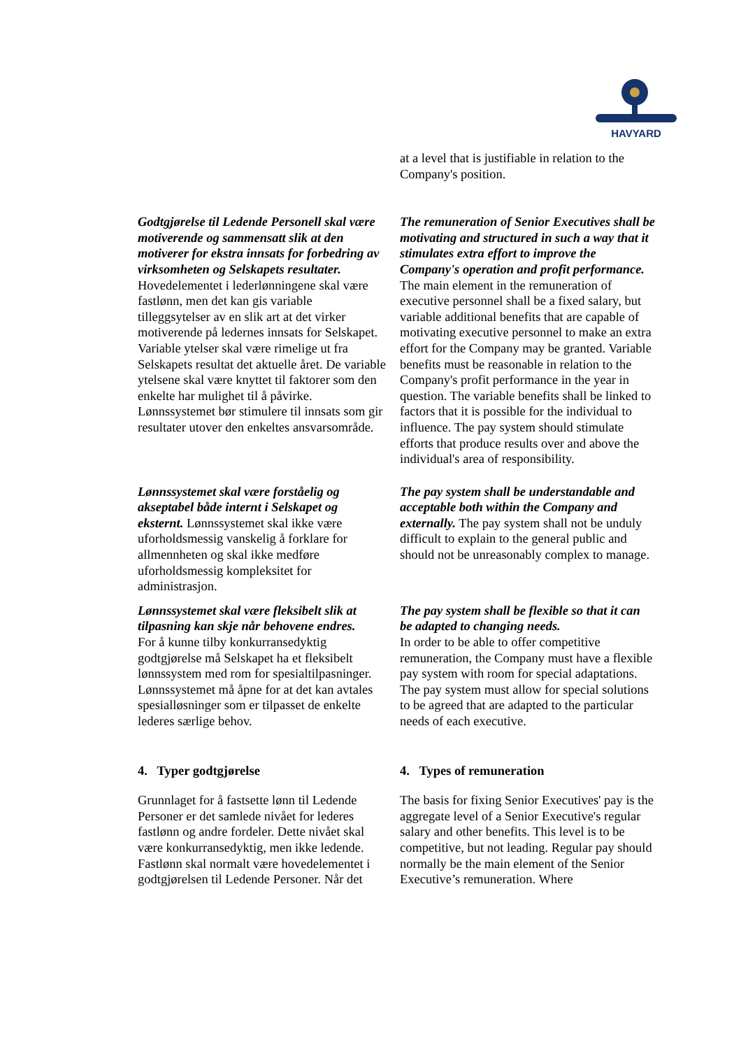HAVYARD
at a level that is justifiable in relation to the Company's position.
Godtgjørelse til Ledende Personell skal være motiverende og sammensatt slik at den motiverer for ekstra innsats for forbedring av virksomheten og Selskapets resultater. Hovedelementet i lederlønningene skal være fastlønn, men det kan gis variable tilleggsytelser av en slik art at det virker motiverende på ledernes innsats for Selskapet. Variable ytelser skal være rimelige ut fra Selskapets resultat det aktuelle året. De variable ytelsene skal være knyttet til faktorer som den enkelte har mulighet til å påvirke. Lønnssystemet bør stimulere til innsats som gir resultater utover den enkeltes ansvarsområde.
The remuneration of Senior Executives shall be motivating and structured in such a way that it stimulates extra effort to improve the Company's operation and profit performance. The main element in the remuneration of executive personnel shall be a fixed salary, but variable additional benefits that are capable of motivating executive personnel to make an extra effort for the Company may be granted. Variable benefits must be reasonable in relation to the Company's profit performance in the year in question. The variable benefits shall be linked to factors that it is possible for the individual to influence. The pay system should stimulate efforts that produce results over and above the individual's area of responsibility.
Lønnssystemet skal være forståelig og akseptabel både internt i Selskapet og eksternt. Lønnssystemet skal ikke være uforholdsmessig vanskelig å forklare for allmennheten og skal ikke medføre uforholdsmessig kompleksitet for administrasjon.
The pay system shall be understandable and acceptable both within the Company and externally. The pay system shall not be unduly difficult to explain to the general public and should not be unreasonably complex to manage.
Lønnssystemet skal være fleksibelt slik at tilpasning kan skje når behovene endres.
For å kunne tilby konkurransedyktig godtgjørelse må Selskapet ha et fleksibelt lønnssystem med rom for spesialtilpasninger. Lønnssystemet må åpne for at det kan avtales spesialløsninger som er tilpasset de enkelte lederes særlige behov.
The pay system shall be flexible so that it can be adapted to changing needs.
In order to be able to offer competitive remuneration, the Company must have a flexible pay system with room for special adaptations. The pay system must allow for special solutions to be agreed that are adapted to the particular needs of each executive.
4. Typer godtgjørelse 4. Types of remuneration
Grunnlaget for å fastsette lønn til Ledende Personer er det samlede nivået for lederes fastlønn og andre fordeler. Dette nivået skal være konkurransedyktig, men ikke ledende. Fastlønn skal normalt være hovedelementet i godtgjørelsen til Ledende Personer. Når det
The basis for fixing Senior Executives' pay is the aggregate level of a Senior Executive's regular salary and other benefits. This level is to be competitive, but not leading. Regular pay should normally be the main element of the Senior Executive’s remuneration. Where